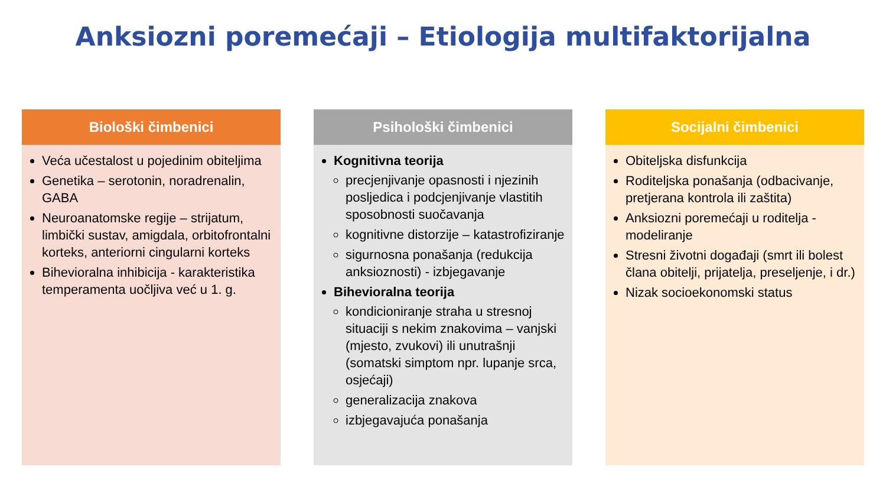Anksiozni poremećaji – Etiologija multifaktorijalna
Biološki čimbenici
Veća učestalost u pojedinim obiteljima
Genetika – serotonin, noradrenalin, GABA
Neuroanatomske regije – strijatum, limbički sustav, amigdala, orbitofrontalni korteks, anteriorni cingularni korteks
Bihevioralna inhibicija - karakteristika temperamenta uočljiva već u 1. g.
Psihološki čimbenici
Kognitivna teorija
precjenjivanje opasnosti i njezinih posljedica i podcjenjivanje vlastitih sposobnosti suočavanja
kognitivne distorzije – katastrofiziranje
sigurnosna ponašanja (redukcija anksioznosti) - izbjegavanje
Bihevioralna teorija
kondicioniranje straha u stresnoj situaciji s nekim znakovima – vanjski (mjesto, zvukovi) ili unutrašnji (somatski simptom npr. lupanje srca, osjećaji)
generalizacija znakova
izbjegavajuća ponašanja
Socijalni čimbenici
Obiteljska disfunkcija
Roditeljska ponašanja (odbacivanje, pretjerana kontrola ili zaštita)
Anksiozni poremećaji u roditelja - modeliranje
Stresni životni događaji (smrt ili bolest člana obitelji, prijatelja, preseljenje, i dr.)
Nizak socioekonomski status